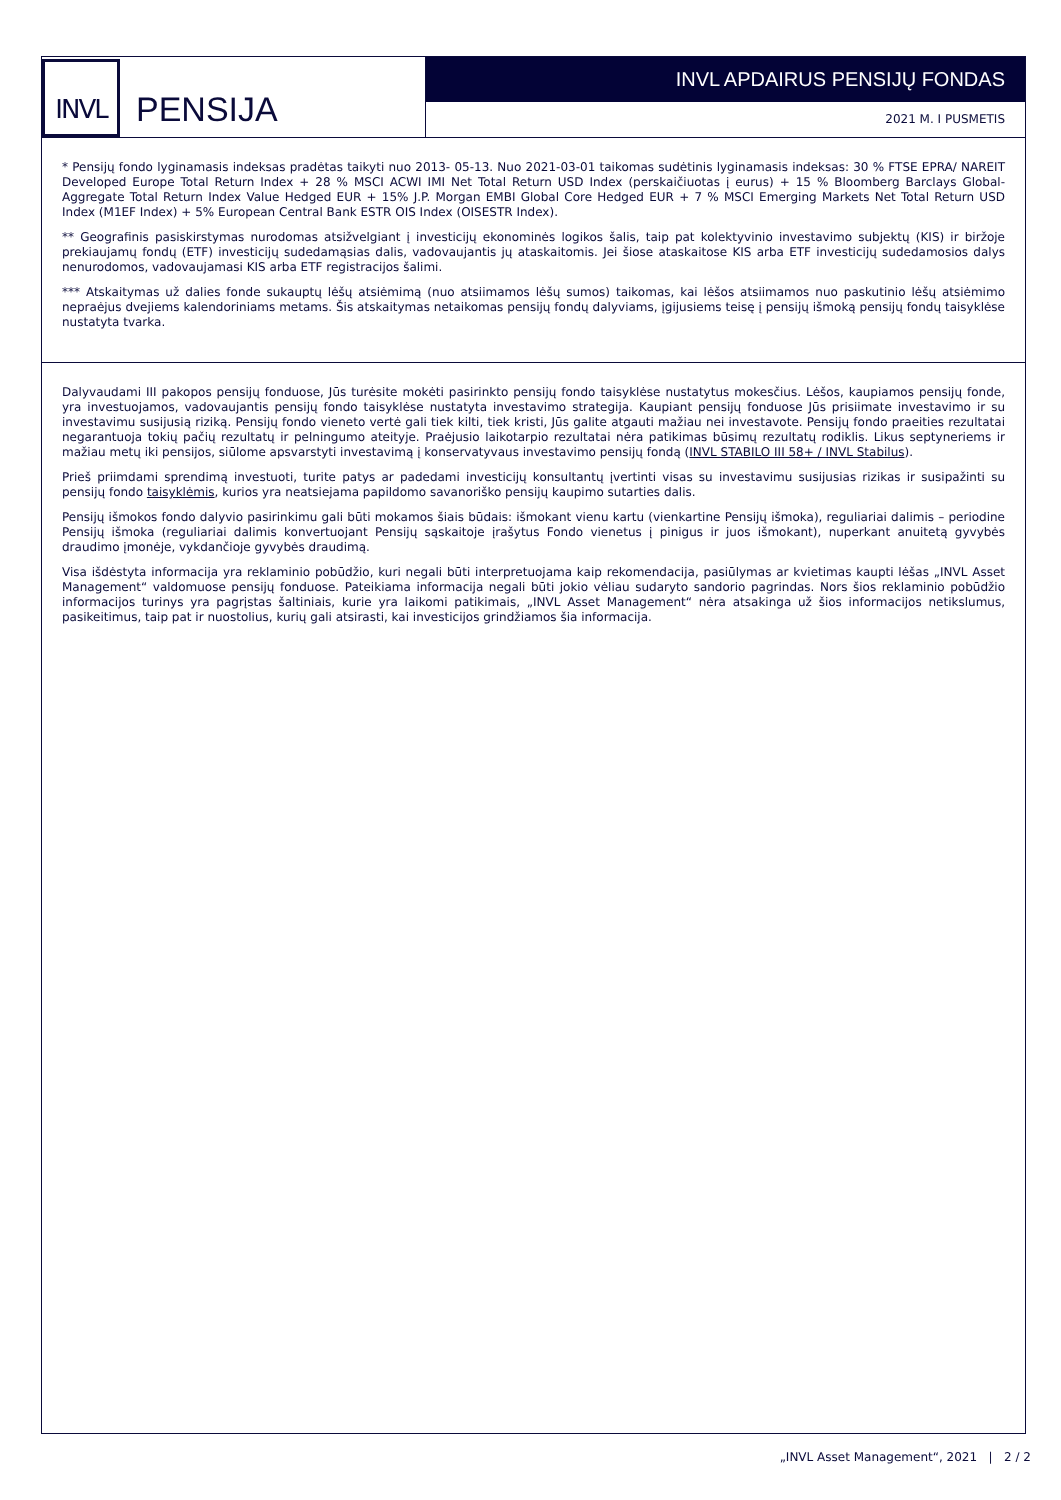INVL
PENSIJA
INVL APDAIRUS PENSIJŲ FONDAS
2021 M. I PUSMETIS
* Pensijų fondo lyginamasis indeksas pradėtas taikyti nuo 2013- 05-13. Nuo 2021-03-01 taikomas sudėtinis lyginamasis indeksas: 30 % FTSE EPRA/ NAREIT Developed Europe Total Return Index + 28 % MSCI ACWI IMI Net Total Return USD Index (perskaičiuotas į eurus) + 15 % Bloomberg Barclays Global-Aggregate Total Return Index Value Hedged EUR + 15% J.P. Morgan EMBI Global Core Hedged EUR + 7 % MSCI Emerging Markets Net Total Return USD Index (M1EF Index) + 5% European Central Bank ESTR OIS Index (OISESTR Index).
** Geografinis pasiskirstymas nurodomas atsižvelgiant į investicijų ekonominės logikos šalis, taip pat kolektyvinio investavimo subjektų (KIS) ir biržoje prekiaujamų fondų (ETF) investicijų sudedamąsias dalis, vadovaujantis jų ataskaitomis. Jei šiose ataskaitose KIS arba ETF investicijų sudedamosios dalys nenurodomos, vadovaujamasi KIS arba ETF registracijos šalimi.
*** Atskaitymas už dalies fonde sukauptų lėšų atsiėmimą (nuo atsiimamos lėšų sumos) taikomas, kai lėšos atsiimamos nuo paskutinio lėšų atsiėmimo nepraėjus dvejiems kalendoriniams metams. Šis atskaitymas netaikomas pensijų fondų dalyviams, įgijusiems teisę į pensijų išmoką pensijų fondų taisyklėse nustatyta tvarka.
Dalyvaudami III pakopos pensijų fonduose, Jūs turėsite mokėti pasirinkto pensijų fondo taisyklėse nustatytus mokesčius. Lėšos, kaupiamos pensijų fonde, yra investuojamos, vadovaujantis pensijų fondo taisyklėse nustatyta investavimo strategija. Kaupiant pensijų fonduose Jūs prisiimate investavimo ir su investavimu susijusią riziką. Pensijų fondo vieneto vertė gali tiek kilti, tiek kristi, Jūs galite atgauti mažiau nei investavote. Pensijų fondo praeities rezultatai negarantuoja tokių pačių rezultatų ir pelningumo ateityje. Praėjusio laikotarpio rezultatai nėra patikimas būsimų rezultatų rodiklis. Likus septyneriems ir mažiau metų iki pensijos, siūlome apsvarstyti investavimą į konservatyvaus investavimo pensijų fondą (INVL STABILO III 58+ / INVL Stabilus).
Prieš priimdami sprendimą investuoti, turite patys ar padedami investicijų konsultantų įvertinti visas su investavimu susijusias rizikas ir susipažinti su pensijų fondo taisyklėmis, kurios yra neatsiejama papildomo savanoriško pensijų kaupimo sutarties dalis.
Pensijų išmokos fondo dalyvio pasirinkimu gali būti mokamos šiais būdais: išmokant vienu kartu (vienkartine Pensijų išmoka), reguliariai dalimis – periodine Pensijų išmoka (reguliariai dalimis konvertuojant Pensijų sąskaitoje įrašytus Fondo vienetus į pinigus ir juos išmokant), nuperkant anuitetą gyvybės draudimo įmonėje, vykdančioje gyvybės draudimą.
Visa išdėstyta informacija yra reklaminio pobūdžio, kuri negali būti interpretuojama kaip rekomendacija, pasiūlymas ar kvietimas kaupti lėšas „INVL Asset Management“ valdomuose pensijų fonduose. Pateikiama informacija negali būti jokio vėliau sudaryto sandorio pagrindas. Nors šios reklaminio pobūdžio informacijos turinys yra pagrįstas šaltiniais, kurie yra laikomi patikimais, „INVL Asset Management“ nėra atsakinga už šios informacijos netikslumus, pasikeitimus, taip pat ir nuostolius, kurių gali atsirasti, kai investicijos grindžiamos šia informacija.
„INVL Asset Management“, 2021 | 2 / 2